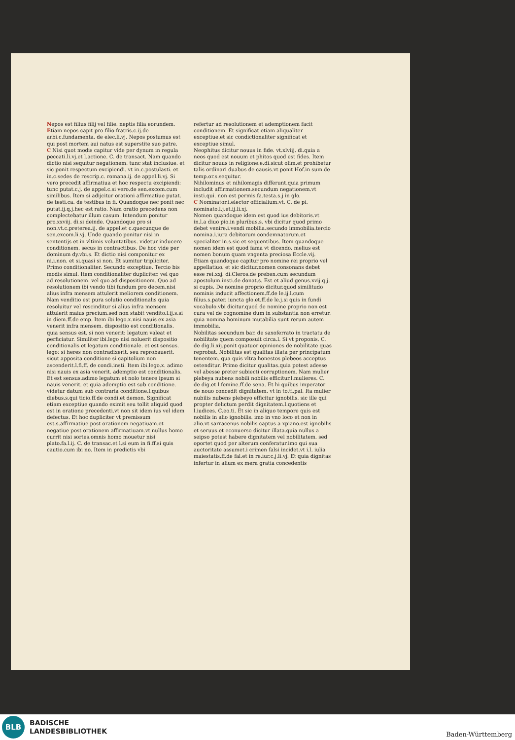Nepos est filius filij vel filie. neptis filia eorundem. Etiam nepos capit pro filio fratris.c.ij.de arbi.c.fundamenta. de elec.li.vj. Nepos postumus est qui post mortem aui natus est superstite suo patre.
C Nisi quot modis capitur vide per dynum in regula peccati.li.vj.et l.actione. C. de transact. Nam quando dictio nisi sequitur negationem. tunc stat inclusiue. et sic ponit respectum excipiendi. vt in.c.postulasti. et in.c.sedes de rescrip.c. romana.ij. de appel.li.vj. Si vero precedit affirmatiua et hoc respectu excipiendi: tunc putat.c.j. de appel.c.si vero.de sen.excom.cum similibus. Item si adijcitur orationi affirmatiue putat. de testi.ca. de testibus in fi. Quandoque nec ponit nec putat.ij.q.j.hec est ratio. Nam oratio precedens non complectebatur illum casum. Intendum ponitur pro.xxviij. di.si deinde. Quandoque pro si non.vt.c.preterea.ij. de appel.et c.quecunque de sen.excom.li.vj. Unde quando ponitur nisi in sententijs et in vltimis voluntatibus. videtur inducere conditionem. secus in contractibus. De hoc vide per dominum dy.vbi.s. Et dictio nisi componitur ex ni.i.non. et si.quasi si non. Et sumitur tripliciter. Primo conditionaliter. Secundo exceptiue. Tercio bis modis simul. Item conditionaliter dupliciter. vel quo ad resolutionem. vel quo ad dispositionem. Quo ad resolutionem ibi vendo tibi fundum pro decem.nisi alius infra mensem attulerit meliorem conditionem. Nam venditio est pura solutio conditionalis quia resoluitur vel rescinditur si alius infra mensem attulerit maius precium.sed non stabit vendito.l.ij.s.si in diem.ff.de emp. Item ibi lego.x.nisi nauis ex asia venerit infra mensem. dispositio est conditionalis. quia sensus est. si non venerit: legatum valeat et perficiatur. Similiter ibi.lego nisi noluerit dispositio conditionalis et legatum conditionale. et est sensus. lego: si heres non contradixerit. seu reprobauerit. sicut apposita conditione si capitolium non ascenderit.l.fi.ff. de condi.insti. Item ibi.lego.x. adimo nisi nauis ex asia venerit. ademptio est conditionalis. Et est sensus.adimo legatum et nolo tenere ipsum si nauis venerit. et quia ademptio est sub conditione. videtur datum sub contraria conditione.l.quibus diebus.s.qui ticio.ff.de condi.et demon. Significat etiam exceptiue quando eximit seu tollit aliquid quod est in oratione precedenti.vt non sit idem ius vel idem defectus. Et hoc dupliciter vt premissum est.s.affirmatiue post orationem negatiuam.et negatiue post orationem affirmatiuam.vt nullus homo currit nisi sortes.omnis homo mouetur nisi plato.fa.l.ij. C. de transac.et l.si eum in fi.ff.si quis cautio.cum ibi no. Item in predictis vbi
refertur ad resolutionem et ademptionem facit conditionem. Et significat etiam aliqualiter exceptiue.et sic condictionaliter significat et exceptiue simul.
Neophitus dicitur nouus in fide. vt.xlviij. di.quia a neos quod est nouum et phitos quod est fides. Item dicitur nouus in religione.e.di.sicut olim.et prohibetur talis ordinari duabus de causis.vt ponit Hof.in sum.de temp.or.s.sequitur.
Nihilominus et nihilomagis differunt.quia primum includit affirmationem.secundum negationem.vt insti.qui. non est permis.fa.testa.s.j in glo.
C Nominator.i.elector officialium.vt. C. de pi. nominato.l.j.et.ij.li.xj.
Nomen quandoque idem est quod ius debitoris.vt in.l.a diuo pio.in pluribus.s. vbi dicitur quod primo debet venire.i.vendi mobilia.secundo immobilia.tercio nomina.i.iura debitorum condemnatorum.et specialiter in.s.sic et sequentibus. Item quandoque nomen idem est quod fama vt dicendo. melius est nomen bonum quam vngenta preciosa Eccle.vij. Etiam quandoque capitur pro nomine rei proprio vel appellatiuo. et sic dicitur.nomen consonans debet esse rei.xxj. di.Cleros.de preben.cum secundum apostolum.insti.de donat.s. Est et aliud genus.xvij.q.j. si cupis. De nomine proprio dicitur.quod similitudo nominis inducit affectionem.ff.de le.ij.l.cum filius.s.pater. iuncta glo.et.ff.de le.j.si quis in fundi vocabulo.vbi dicitur.quod de nomine proprio non est cura vel de cognomine dum in substantia non erretur. quia nomina hominum mutabilia sunt rerum autem immobilia.
Nobilitas secundum bar. de saxoferrato in tractatu de nobilitate quem composuit circa.l. Si vt proponis. C. de dig.li.xij.ponit quatuor opiniones de nobilitate quas reprobat. Nobilitas est qualitas illata per principatum tenentem. qua quis vltra honestos plebeos acceptus ostenditur. Primo dicitur qualitas.quia potest adesse vel abesse preter subiecti corruptionem. Nam mulier plebeya nubens nobili nobilis efficitur.l.mulieres. C. de dig.et l.femine.ff.de sena. Et hi quibus imperator de nouo concedit dignitatem. vt in to.ti.pal. Ita mulier nubilis nubens plebeyo efficitur ignobilis. sic ille qui propter delictum perdit dignitatem.l.quotiens et l.iudices. C.eo.ti. Et sic in aliquo tempore quis est nobilis in alio ignobilis. imo in vno loco et non in alio.vt sarracenus nobilis captus a xpiano.est ignobilis et seruus.et econuerso dicitur illata.quia nullus a seipso potest habere dignitatem vel nobilitatem. sed oportet quod per alterum conferatur.imo qui sua auctoritate assumet.i crimen falsi incidet.vt i.l. iulia maiestatis.ff.de fal.et in re.iur.c.j.li.vj. Et quia dignitas infertur in alium ex mera gratia concedentis
BLB
BADISCHE
LANDESBIBLIOTHEK
Baden-Württemberg